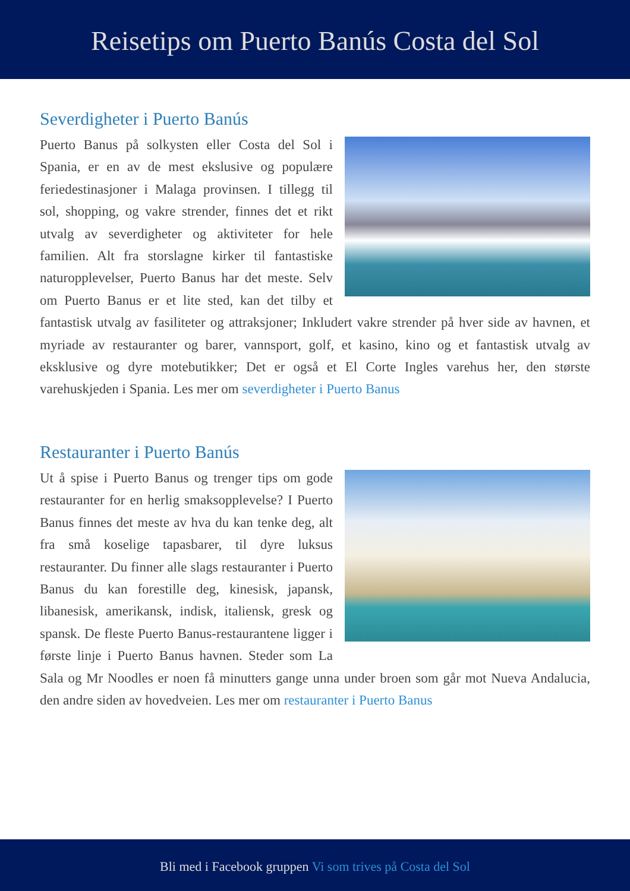Reisetips om Puerto Banús Costa del Sol
Severdigheter i Puerto Banús
Puerto Banus på solkysten eller Costa del Sol i Spania, er en av de mest ekslusive og populære feriedestinasjoner i Malaga provinsen. I tillegg til sol, shopping, og vakre strender, finnes det et rikt utvalg av severdigheter og aktiviteter for hele familien. Alt fra storslagne kirker til fantastiske naturopplevelser, Puerto Banus har det meste. Selv om Puerto Banus er et lite sted, kan det tilby et fantastisk utvalg av fasiliteter og attraksjoner; Inkludert vakre strender på hver side av havnen, et myriade av restauranter og barer, vannsport, golf, et kasino, kino og et fantastisk utvalg av eksklusive og dyre motebutikker; Det er også et El Corte Ingles varehus her, den største varehuskjeden i Spania. Les mer om severdigheter i Puerto Banus
Restauranter i Puerto Banús
Ut å spise i Puerto Banus og trenger tips om gode restauranter for en herlig smaksopplevelse? I Puerto Banus finnes det meste av hva du kan tenke deg, alt fra små koselige tapasbarer, til dyre luksus restauranter. Du finner alle slags restauranter i Puerto Banus du kan forestille deg, kinesisk, japansk, libanesisk, amerikansk, indisk, italiensk, gresk og spansk. De fleste Puerto Banus-restaurantene ligger i første linje i Puerto Banus havnen. Steder som La Sala og Mr Noodles er noen få minutters gange unna under broen som går mot Nueva Andalucia, den andre siden av hovedveien. Les mer om restauranter i Puerto Banus
Bli med i Facebook gruppen Vi som trives på Costa del Sol